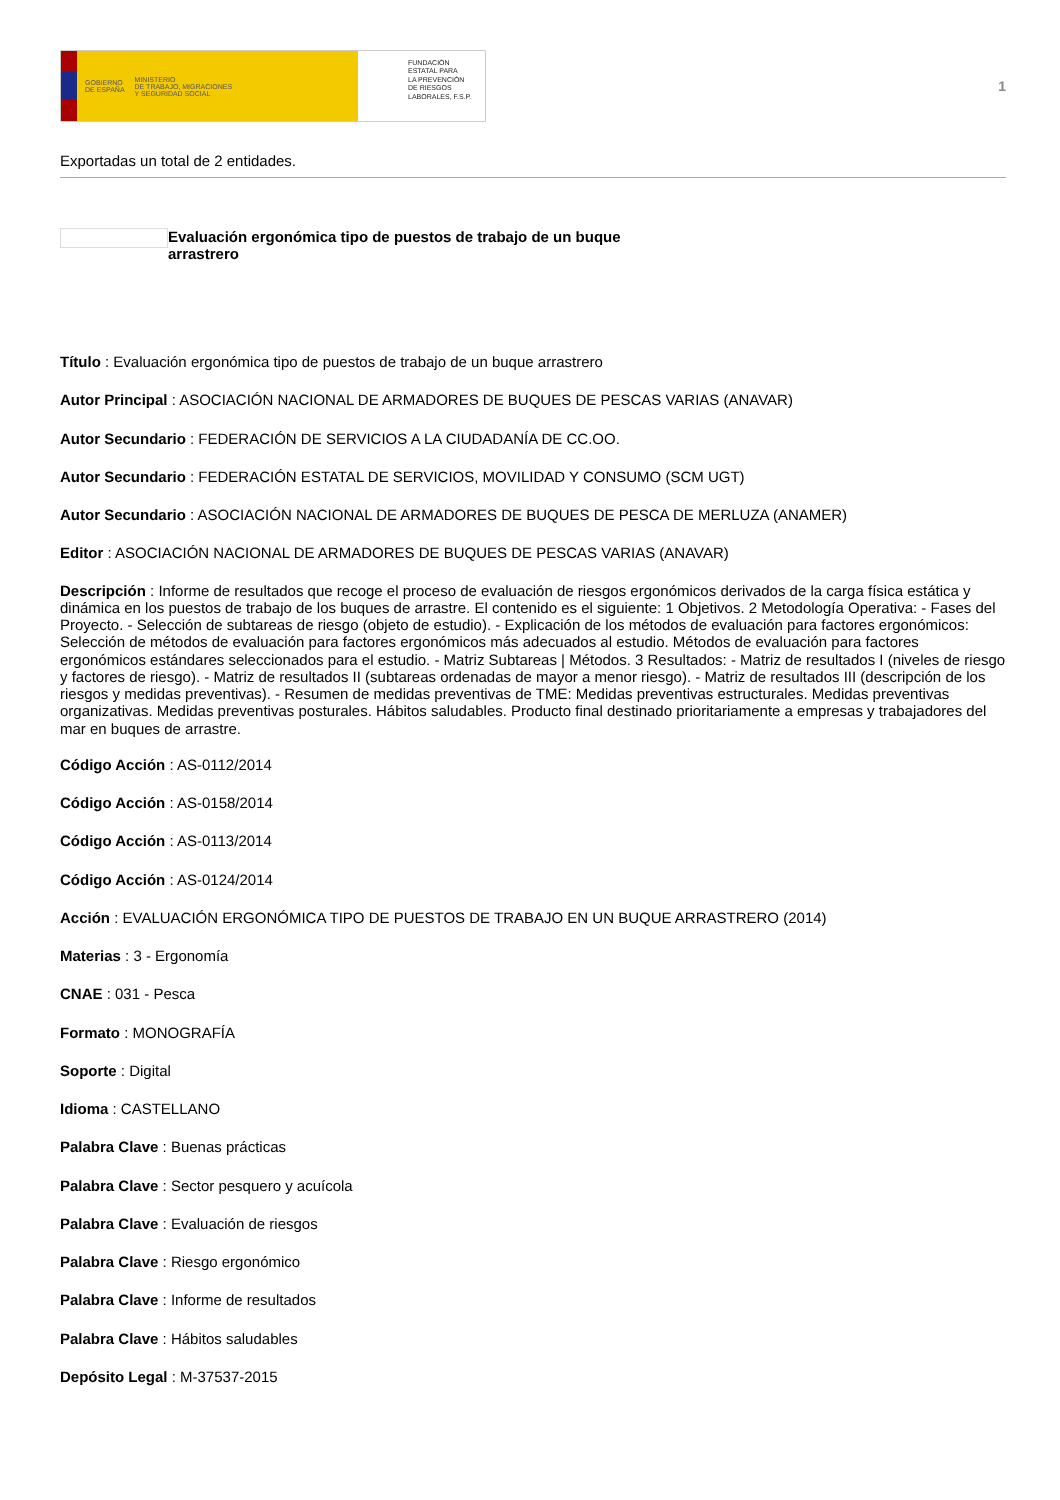GOBIERNO
DE ESPAÑA MINISTERIO
DE TRABAJO, MIGRACIONES
Y SEGURIDAD SOCIAL
FUNDACIÓN
ESTATAL PARA
LA PREVENCIÓN
DE RIESGOS
LABORALES, F.S.P.
1
Exportadas un total de 2 entidades.
Evaluación ergonómica tipo de puestos de trabajo de un buque arrastrero
Título : Evaluación ergonómica tipo de puestos de trabajo de un buque arrastrero
Autor Principal : ASOCIACIÓN NACIONAL DE ARMADORES DE BUQUES DE PESCAS VARIAS (ANAVAR)
Autor Secundario : FEDERACIÓN DE SERVICIOS A LA CIUDADANÍA DE CC.OO.
Autor Secundario : FEDERACIÓN ESTATAL DE SERVICIOS, MOVILIDAD Y CONSUMO (SCM UGT)
Autor Secundario : ASOCIACIÓN NACIONAL DE ARMADORES DE BUQUES DE PESCA DE MERLUZA (ANAMER)
Editor : ASOCIACIÓN NACIONAL DE ARMADORES DE BUQUES DE PESCAS VARIAS (ANAVAR)
Descripción : Informe de resultados que recoge el proceso de evaluación de riesgos ergonómicos derivados de la carga física estática y dinámica en los puestos de trabajo de los buques de arrastre. El contenido es el siguiente: 1 Objetivos. 2 Metodología Operativa: - Fases del Proyecto. - Selección de subtareas de riesgo (objeto de estudio). - Explicación de los métodos de evaluación para factores ergonómicos: Selección de métodos de evaluación para factores ergonómicos más adecuados al estudio. Métodos de evaluación para factores ergonómicos estándares seleccionados para el estudio. - Matriz Subtareas | Métodos. 3 Resultados: - Matriz de resultados I (niveles de riesgo y factores de riesgo). - Matriz de resultados II (subtareas ordenadas de mayor a menor riesgo). - Matriz de resultados III (descripción de los riesgos y medidas preventivas). - Resumen de medidas preventivas de TME: Medidas preventivas estructurales. Medidas preventivas organizativas. Medidas preventivas posturales. Hábitos saludables. Producto final destinado prioritariamente a empresas y trabajadores del mar en buques de arrastre.
Código Acción : AS-0112/2014
Código Acción : AS-0158/2014
Código Acción : AS-0113/2014
Código Acción : AS-0124/2014
Acción : EVALUACIÓN ERGONÓMICA TIPO DE PUESTOS DE TRABAJO EN UN BUQUE ARRASTRERO (2014)
Materias : 3 - Ergonomía
CNAE : 031 - Pesca
Formato : MONOGRAFÍA
Soporte : Digital
Idioma : CASTELLANO
Palabra Clave : Buenas prácticas
Palabra Clave : Sector pesquero y acuícola
Palabra Clave : Evaluación de riesgos
Palabra Clave : Riesgo ergonómico
Palabra Clave : Informe de resultados
Palabra Clave : Hábitos saludables
Depósito Legal : M-37537-2015